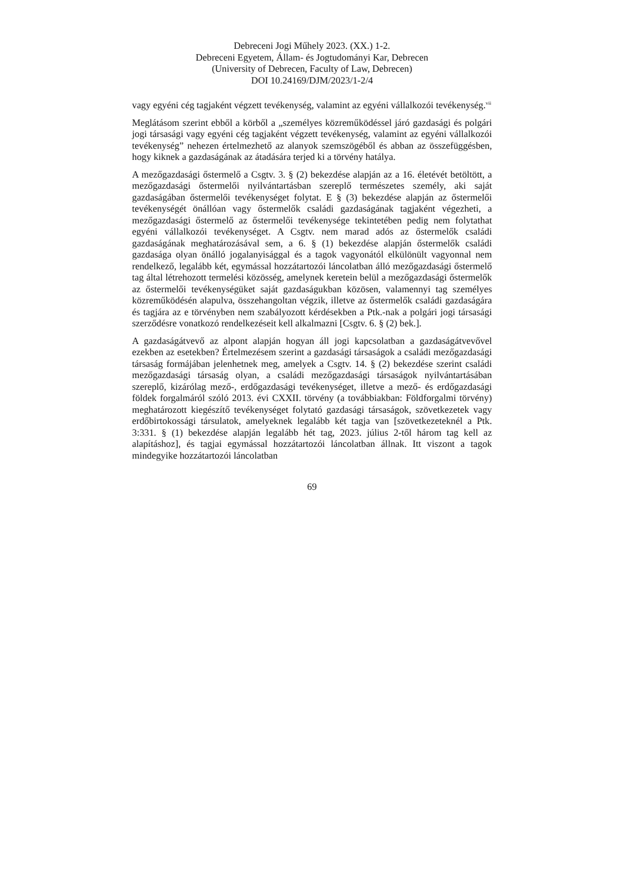Debreceni Jogi Műhely 2023. (XX.) 1-2.
Debreceni Egyetem, Állam- és Jogtudományi Kar, Debrecen
(University of Debrecen, Faculty of Law, Debrecen)
DOI 10.24169/DJM/2023/1-2/4
vagy egyéni cég tagjaként végzett tevékenység, valamint az egyéni vállalkozói tevékenység.<sup>vii</sup>
Meglátásom szerint ebből a körből a „személyes közreműködéssel járó gazdasági és polgári jogi társasági vagy egyéni cég tagjaként végzett tevékenység, valamint az egyéni vállalkozói tevékenység” nehezen értelmezhető az alanyok szemszögéből és abban az összefüggésben, hogy kiknek a gazdaságának az átadására terjed ki a törvény hatálya.
A mezőgazdasági őstermelő a Csgtv. 3. § (2) bekezdése alapján az a 16. életévét betöltött, a mezőgazdasági őstermelői nyilvántartásban szereplő természetes személy, aki saját gazdaságában őstermelői tevékenységet folytat. E § (3) bekezdése alapján az őstermelői tevékenységét önállóan vagy őstermelők családi gazdaságának tagjaként végezheti, a mezőgazdasági őstermelő az őstermelői tevékenysége tekintetében pedig nem folytathat egyéni vállalkozói tevékenységet. A Csgtv. nem marad adós az őstermelők családi gazdaságának meghatározásával sem, a 6. § (1) bekezdése alapján őstermelők családi gazdasága olyan önálló jogalanyisággal és a tagok vagyonától elkülönült vagyonnal nem rendelkező, legalább két, egymással hozzátartozói láncolatban álló mezőgazdasági őstermelő tag által létrehozott termelési közösség, amelynek keretein belül a mezőgazdasági őstermelők az őstermelői tevékenységüket saját gazdaságukban közösen, valamennyi tag személyes közreműködésén alapulva, összehangoltan végzik, illetve az őstermelők családi gazdaságára és tagjára az e törvényben nem szabályozott kérdésekben a Ptk.-nak a polgári jogi társasági szerződésre vonatkozó rendelkezéseit kell alkalmazni [Csgtv. 6. § (2) bek.].
A gazdaságátvevő az alpont alapján hogyan áll jogi kapcsolatban a gazdaságátvevővel ezekben az esetekben? Értelmezésem szerint a gazdasági társaságok a családi mezőgazdasági társaság formájában jelenhetnek meg, amelyek a Csgtv. 14. § (2) bekezdése szerint családi mezőgazdasági társaság olyan, a családi mezőgazdasági társaságok nyilvántartásában szereplő, kizárólag mező-, erdőgazdasági tevékenységet, illetve a mező- és erdőgazdasági földek forgalmáról szóló 2013. évi CXXII. törvény (a továbbiakban: Földforgalmi törvény) meghatározott kiegészítő tevékenységet folytató gazdasági társaságok, szövetkezetek vagy erdőbirtokossági társulatok, amelyeknek legalább két tagja van [szövetkezeteknél a Ptk. 3:331. § (1) bekezdése alapján legalább hét tag, 2023. július 2-től három tag kell az alapításhoz], és tagjai egymással hozzátartozói láncolatban állnak. Itt viszont a tagok mindegyike hozzátartozói láncolatban
69